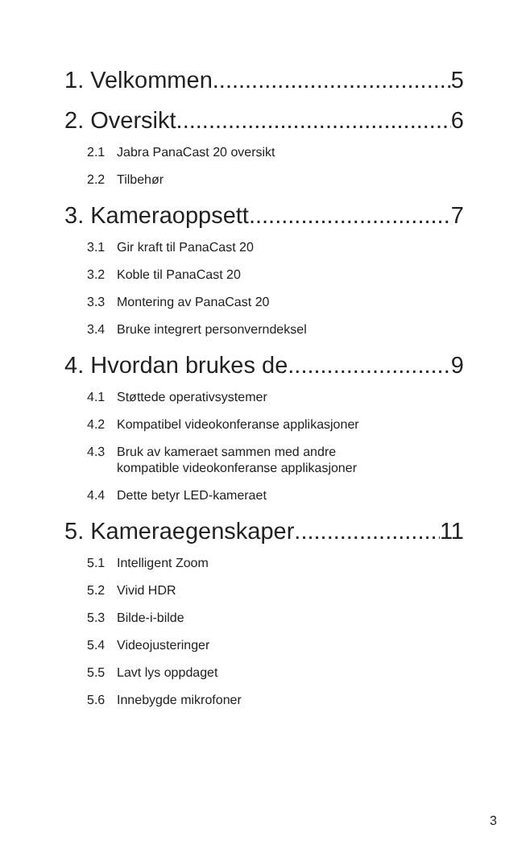1. Velkommen 5
2. Oversikt 6
2.1 Jabra PanaCast 20 oversikt
2.2 Tilbehør
3. Kameraoppsett 7
3.1 Gir kraft til PanaCast 20
3.2 Koble til PanaCast 20
3.3 Montering av PanaCast 20
3.4 Bruke integrert personverndeksel
4. Hvordan brukes de 9
4.1 Støttede operativsystemer
4.2 Kompatibel videokonferanse applikasjoner
4.3 Bruk av kameraet sammen med andre
kompatible videokonferanse applikasjoner
4.4 Dette betyr LED-kameraet
5. Kameraegenskaper 11
5.1 Intelligent Zoom
5.2 Vivid HDR
5.3 Bilde-i-bilde
5.4 Videojusteringer
5.5 Lavt lys oppdaget
5.6 Innebygde mikrofoner
3